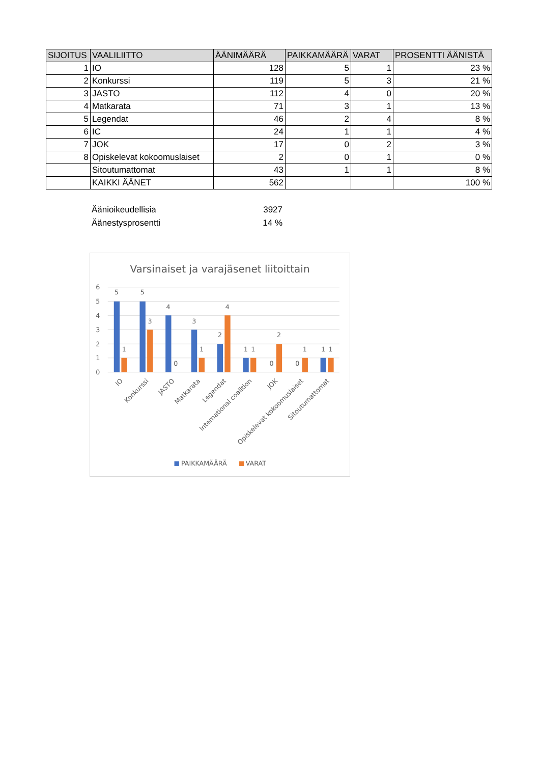| SIJOITUS | VAALILIITTO | ÄÄNIMÄÄRÄ | PAIKKAMÄÄRÄ | VARAT | PROSENTTI ÄÄNISTÄ |
| --- | --- | --- | --- | --- | --- |
| 1 | IO | 128 | 5 | 1 | 23 % |
| 2 | Konkurssi | 119 | 5 | 3 | 21 % |
| 3 | JASTO | 112 | 4 | 0 | 20 % |
| 4 | Matkarata | 71 | 3 | 1 | 13 % |
| 5 | Legendat | 46 | 2 | 4 | 8 % |
| 6 | IC | 24 | 1 | 1 | 4 % |
| 7 | JOK | 17 | 0 | 2 | 3 % |
| 8 | Opiskelevat kokoomuslaiset | 2 | 0 | 1 | 0 % |
| | Sitoutumattomat | 43 | 1 | 1 | 8 % |
| | KAIKKI ÄÄNET | 562 | | | 100 % |
Äänioikeudellisia 3927
Äänestysprosentti 14 %
Varsinaiset ja varajäsenet liitoittain
6
5
4
3
2
1
0
5
1
5
3
4
0
3
1
2
4
1
1
0
2
0
1
1
1
IO
Konkurssi
JASTO
Matkarata
Legendat
International coalition
JOK
Opiskelevat kokoomuslaiset
Sitoutumattomat
PAIKKAMÄÄRÄ
VARAT